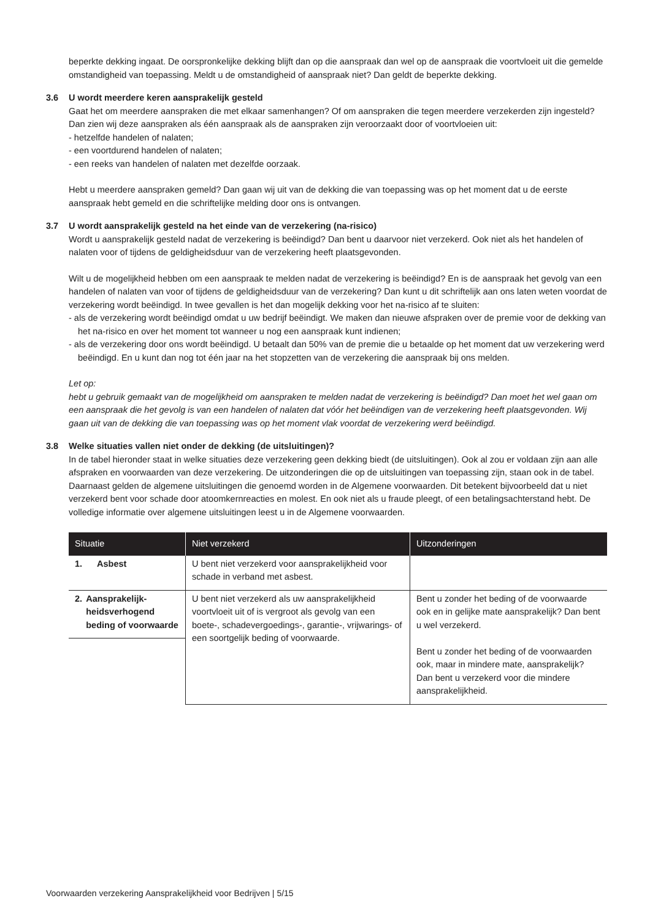beperkte dekking ingaat. De oorspronkelijke dekking blijft dan op die aanspraak dan wel op de aanspraak die voortvloeit uit die gemelde omstandigheid van toepassing. Meldt u de omstandigheid of aanspraak niet? Dan geldt de beperkte dekking.
3.6 U wordt meerdere keren aansprakelijk gesteld
Gaat het om meerdere aanspraken die met elkaar samenhangen? Of om aanspraken die tegen meerdere verzekerden zijn ingesteld? Dan zien wij deze aanspraken als één aanspraak als de aanspraken zijn veroorzaakt door of voortvloeien uit:
- hetzelfde handelen of nalaten;
- een voortdurend handelen of nalaten;
- een reeks van handelen of nalaten met dezelfde oorzaak.
Hebt u meerdere aanspraken gemeld? Dan gaan wij uit van de dekking die van toepassing was op het moment dat u de eerste aanspraak hebt gemeld en die schriftelijke melding door ons is ontvangen.
3.7 U wordt aansprakelijk gesteld na het einde van de verzekering (na-risico)
Wordt u aansprakelijk gesteld nadat de verzekering is beëindigd? Dan bent u daarvoor niet verzekerd. Ook niet als het handelen of nalaten voor of tijdens de geldigheidsduur van de verzekering heeft plaatsgevonden.
Wilt u de mogelijkheid hebben om een aanspraak te melden nadat de verzekering is beëindigd? En is de aanspraak het gevolg van een handelen of nalaten van voor of tijdens de geldigheidsduur van de verzekering? Dan kunt u dit schriftelijk aan ons laten weten voordat de verzekering wordt beëindigd. In twee gevallen is het dan mogelijk dekking voor het na-risico af te sluiten:
- als de verzekering wordt beëindigd omdat u uw bedrijf beëindigt. We maken dan nieuwe afspraken over de premie voor de dekking van het na-risico en over het moment tot wanneer u nog een aanspraak kunt indienen;
- als de verzekering door ons wordt beëindigd. U betaalt dan 50% van de premie die u betaalde op het moment dat uw verzekering werd beëindigd. En u kunt dan nog tot één jaar na het stopzetten van de verzekering die aanspraak bij ons melden.
Let op:
hebt u gebruik gemaakt van de mogelijkheid om aanspraken te melden nadat de verzekering is beëindigd? Dan moet het wel gaan om een aanspraak die het gevolg is van een handelen of nalaten dat vóór het beëindigen van de verzekering heeft plaatsgevonden. Wij gaan uit van de dekking die van toepassing was op het moment vlak voordat de verzekering werd beëindigd.
3.8 Welke situaties vallen niet onder de dekking (de uitsluitingen)?
In de tabel hieronder staat in welke situaties deze verzekering geen dekking biedt (de uitsluitingen). Ook al zou er voldaan zijn aan alle afspraken en voorwaarden van deze verzekering. De uitzonderingen die op de uitsluitingen van toepassing zijn, staan ook in de tabel. Daarnaast gelden de algemene uitsluitingen die genoemd worden in de Algemene voorwaarden. Dit betekent bijvoorbeeld dat u niet verzekerd bent voor schade door atoomkernreacties en molest. En ook niet als u fraude pleegt, of een betalingsachterstand hebt. De volledige informatie over algemene uitsluitingen leest u in de Algemene voorwaarden.
| Situatie | Niet verzekerd | Uitzonderingen |
| --- | --- | --- |
| 1. Asbest | U bent niet verzekerd voor aansprakelijkheid voor schade in verband met asbest. | |
| 2. Aansprakelijk- heidsverhogend beding of voorwaarde | U bent niet verzekerd als uw aansprakelijkheid voortvloeit uit of is vergroot als gevolg van een boete-, schadevergoedings-, garantie-, vrijwarings- of een soortgelijk beding of voorwaarde. | Bent u zonder het beding of de voorwaarde ook en in gelijke mate aansprakelijk? Dan bent u wel verzekerd. Bent u zonder het beding of de voorwaarden ook, maar in mindere mate, aansprakelijk? Dan bent u verzekerd voor die mindere aansprakelijkheid. |
Voorwaarden verzekering Aansprakelijkheid voor Bedrijven | 5/15